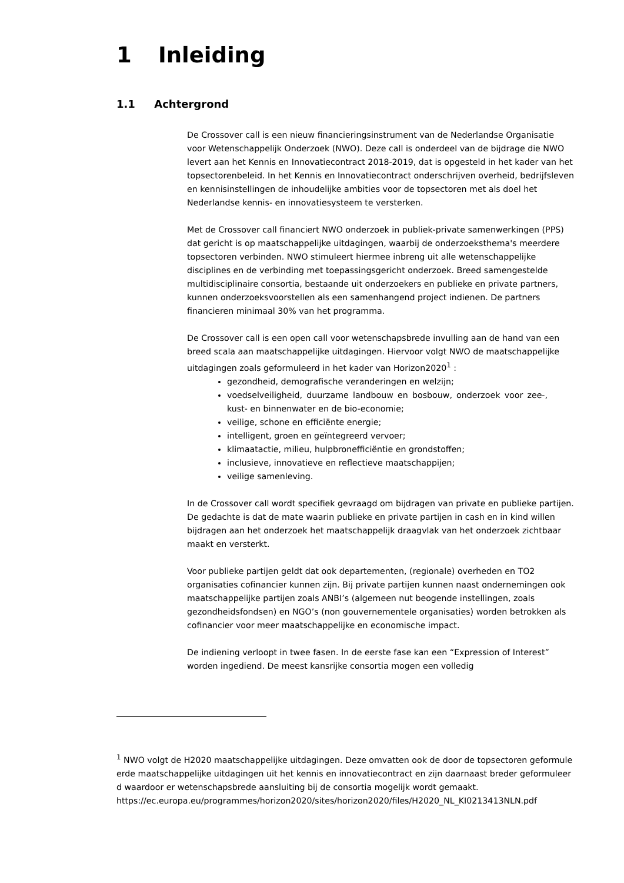1 Inleiding
1.1 Achtergrond
De Crossover call is een nieuw financieringsinstrument van de Nederlandse Organisatie voor Wetenschappelijk Onderzoek (NWO). Deze call is onderdeel van de bijdrage die NWO levert aan het Kennis en Innovatiecontract 2018-2019, dat is opgesteld in het kader van het topsectorenbeleid. In het Kennis en Innovatiecontract onderschrijven overheid, bedrijfsleven en kennisinstellingen de inhoudelijke ambities voor de topsectoren met als doel het Nederlandse kennis- en innovatiesysteem te versterken.
Met de Crossover call financiert NWO onderzoek in publiek-private samenwerkingen (PPS) dat gericht is op maatschappelijke uitdagingen, waarbij de onderzoeksthema's meerdere topsectoren verbinden. NWO stimuleert hiermee inbreng uit alle wetenschappelijke disciplines en de verbinding met toepassingsgericht onderzoek. Breed samengestelde multidisciplinaire consortia, bestaande uit onderzoekers en publieke en private partners, kunnen onderzoeksvoorstellen als een samenhangend project indienen. De partners financieren minimaal 30% van het programma.
De Crossover call is een open call voor wetenschapsbrede invulling aan de hand van een breed scala aan maatschappelijke uitdagingen. Hiervoor volgt NWO de maatschappelijke uitdagingen zoals geformuleerd in het kader van Horizon2020<sup>1</sup> :
gezondheid, demografische veranderingen en welzijn;
voedselveiligheid, duurzame landbouw en bosbouw, onderzoek voor zee-, kust- en binnenwater en de bio-economie;
veilige, schone en efficiënte energie;
intelligent, groen en geïntegreerd vervoer;
klimaatactie, milieu, hulpbronefficiëntie en grondstoffen;
inclusieve, innovatieve en reflectieve maatschappijen;
veilige samenleving.
In de Crossover call wordt specifiek gevraagd om bijdragen van private en publieke partijen. De gedachte is dat de mate waarin publieke en private partijen in cash en in kind willen bijdragen aan het onderzoek het maatschappelijk draagvlak van het onderzoek zichtbaar maakt en versterkt.
Voor publieke partijen geldt dat ook departementen, (regionale) overheden en TO2 organisaties cofinancier kunnen zijn. Bij private partijen kunnen naast ondernemingen ook maatschappelijke partijen zoals ANBI’s (algemeen nut beogende instellingen, zoals gezondheidsfondsen) en NGO’s (non gouvernementele organisaties) worden betrokken als cofinancier voor meer maatschappelijke en economische impact.
De indiening verloopt in twee fasen. In de eerste fase kan een “Expression of Interest” worden ingediend. De meest kansrijke consortia mogen een volledig
<sup>1</sup> NWO volgt de H2020 maatschappelijke uitdagingen. Deze omvatten ook de door de topsectoren geformuleerde maatschappelijke uitdagingen uit het kennis en innovatiecontract en zijn daarnaast breder geformuleerd waardoor er wetenschapsbrede aansluiting bij de consortia mogelijk wordt gemaakt.
https://ec.europa.eu/programmes/horizon2020/sites/horizon2020/files/H2020_NL_KI0213413NLN.pdf